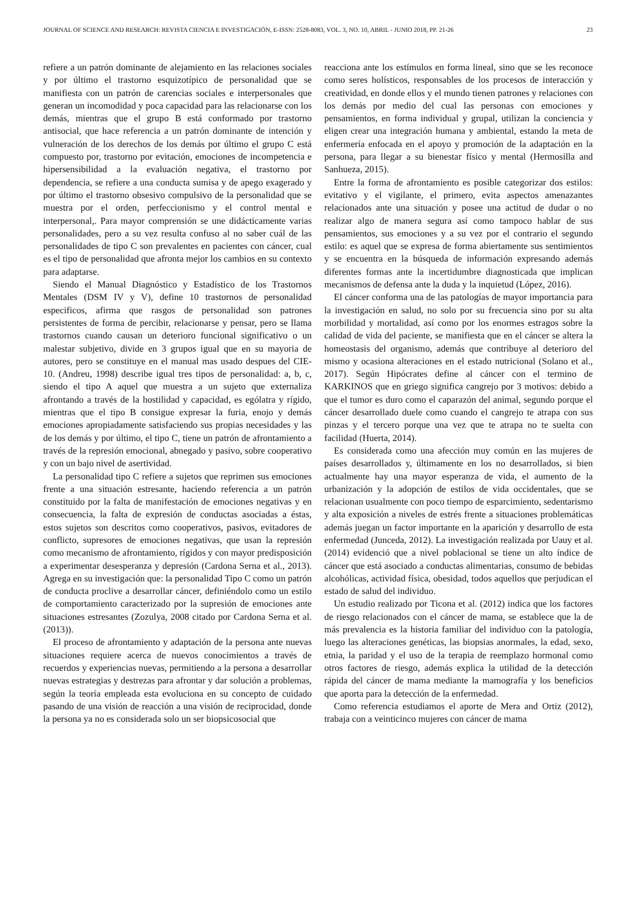JOURNAL OF SCIENCE AND RESEARCH: REVISTA CIENCIA E INVESTIGACIÓN, E-ISSN: 2528-8083, VOL. 3, NO. 10, ABRIL - JUNIO 2018, PP. 21-26 23
refiere a un patrón dominante de alejamiento en las relaciones sociales y por último el trastorno esquizotípico de personalidad que se manifiesta con un patrón de carencias sociales e interpersonales que generan un incomodidad y poca capacidad para las relacionarse con los demás, mientras que el grupo B está conformado por trastorno antisocial, que hace referencia a un patrón dominante de intención y vulneración de los derechos de los demás por último el grupo C está compuesto por, trastorno por evitación, emociones de incompetencia e hipersensibilidad a la evaluación negativa, el trastorno por dependencia, se refiere a una conducta sumisa y de apego exagerado y por último el trastorno obsesivo compulsivo de la personalidad que se muestra por el orden, perfeccionismo y el control mental e interpersonal,. Para mayor comprensión se une didácticamente varias personalidades, pero a su vez resulta confuso al no saber cuál de las personalidades de tipo C son prevalentes en pacientes con cáncer, cual es el tipo de personalidad que afronta mejor los cambios en su contexto para adaptarse.
Siendo el Manual Diagnóstico y Estadístico de los Trastornos Mentales (DSM IV y V), define 10 trastornos de personalidad especificos, afirma que rasgos de personalidad son patrones persistentes de forma de percibir, relacionarse y pensar, pero se llama trastornos cuando causan un deterioro funcional significativo o un malestar subjetivo, divide en 3 grupos igual que en su mayoria de autores, pero se constituye en el manual mas usado despues del CIE-10. (Andreu, 1998) describe igual tres tipos de personalidad: a, b, c, siendo el tipo A aquel que muestra a un sujeto que externaliza afrontando a través de la hostilidad y capacidad, es ególatra y rígido, mientras que el tipo B consigue expresar la furia, enojo y demás emociones apropiadamente satisfaciendo sus propias necesidades y las de los demás y por último, el tipo C, tiene un patrón de afrontamiento a través de la represión emocional, abnegado y pasivo, sobre cooperativo y con un bajo nivel de asertividad.
La personalidad tipo C refiere a sujetos que reprimen sus emociones frente a una situación estresante, haciendo referencia a un patrón constituido por la falta de manifestación de emociones negativas y en consecuencia, la falta de expresión de conductas asociadas a éstas, estos sujetos son descritos como cooperativos, pasivos, evitadores de conflicto, supresores de emociones negativas, que usan la represión como mecanismo de afrontamiento, rígidos y con mayor predisposición a experimentar desesperanza y depresión (Cardona Serna et al., 2013). Agrega en su investigación que: la personalidad Tipo C como un patrón de conducta proclive a desarrollar cáncer, definiéndolo como un estilo de comportamiento caracterizado por la supresión de emociones ante situaciones estresantes (Zozulya, 2008 citado por Cardona Serna et al. (2013)).
El proceso de afrontamiento y adaptación de la persona ante nuevas situaciones requiere acerca de nuevos conocimientos a través de recuerdos y experiencias nuevas, permitiendo a la persona a desarrollar nuevas estrategias y destrezas para afrontar y dar solución a problemas, según la teoría empleada esta evoluciona en su concepto de cuidado pasando de una visión de reacción a una visión de reciprocidad, donde la persona ya no es considerada solo un ser biopsicosocial que
reacciona ante los estímulos en forma lineal, sino que se les reconoce como seres holísticos, responsables de los procesos de interacción y creatividad, en donde ellos y el mundo tienen patrones y relaciones con los demás por medio del cual las personas con emociones y pensamientos, en forma individual y grupal, utilizan la conciencia y eligen crear una integración humana y ambiental, estando la meta de enfermería enfocada en el apoyo y promoción de la adaptación en la persona, para llegar a su bienestar físico y mental (Hermosilla and Sanhueza, 2015).
Entre la forma de afrontamiento es posible categorizar dos estilos: evitativo y el vigilante, el primero, evita aspectos amenazantes relacionados ante una situación y posee una actitud de dudar o no realizar algo de manera segura así como tampoco hablar de sus pensamientos, sus emociones y a su vez por el contrario el segundo estilo: es aquel que se expresa de forma abiertamente sus sentimientos y se encuentra en la búsqueda de información expresando además diferentes formas ante la incertidumbre diagnosticada que implican mecanismos de defensa ante la duda y la inquietud (López, 2016).
El cáncer conforma una de las patologías de mayor importancia para la investigación en salud, no solo por su frecuencia sino por su alta morbilidad y mortalidad, así como por los enormes estragos sobre la calidad de vida del paciente, se manifiesta que en el cáncer se altera la homeostasis del organismo, además que contribuye al deterioro del mismo y ocasiona alteraciones en el estado nutricional (Solano et al., 2017). Según Hipócrates define al cáncer con el termino de KARKINOS que en griego significa cangrejo por 3 motivos: debido a que el tumor es duro como el caparazón del animal, segundo porque el cáncer desarrollado duele como cuando el cangrejo te atrapa con sus pinzas y el tercero porque una vez que te atrapa no te suelta con facilidad (Huerta, 2014).
Es considerada como una afección muy común en las mujeres de países desarrollados y, últimamente en los no desarrollados, si bien actualmente hay una mayor esperanza de vida, el aumento de la urbanización y la adopción de estilos de vida occidentales, que se relacionan usualmente con poco tiempo de esparcimiento, sedentarismo y alta exposición a niveles de estrés frente a situaciones problemáticas además juegan un factor importante en la aparición y desarrollo de esta enfermedad (Junceda, 2012). La investigación realizada por Uauy et al. (2014) evidenció que a nivel poblacional se tiene un alto índice de cáncer que está asociado a conductas alimentarias, consumo de bebidas alcohólicas, actividad física, obesidad, todos aquellos que perjudican el estado de salud del individuo.
Un estudio realizado por Ticona et al. (2012) indica que los factores de riesgo relacionados con el cáncer de mama, se establece que la de más prevalencia es la historia familiar del individuo con la patología, luego las alteraciones genéticas, las biopsias anormales, la edad, sexo, etnia, la paridad y el uso de la terapia de reemplazo hormonal como otros factores de riesgo, además explica la utilidad de la detección rápida del cáncer de mama mediante la mamografía y los beneficios que aporta para la detección de la enfermedad.
Como referencia estudiamos el aporte de Mera and Ortiz (2012), trabaja con a veinticinco mujeres con cáncer de mama